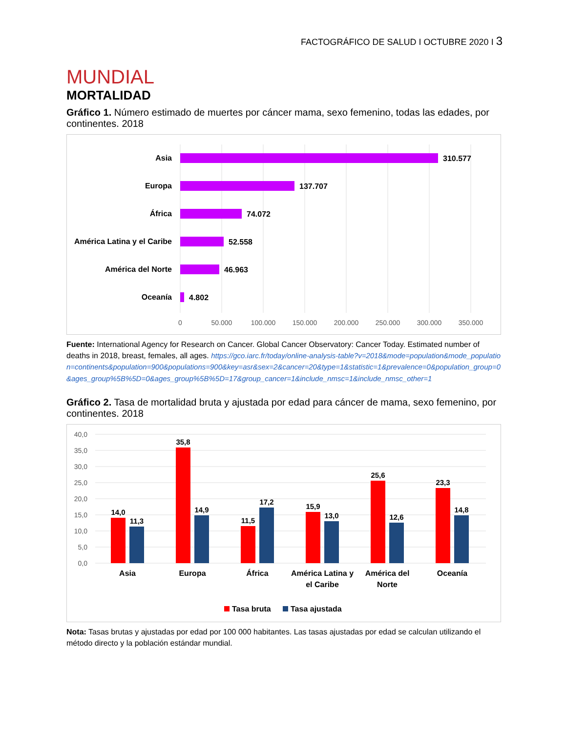FACTOGRÁFICO DE SALUD I OCTUBRE 2020 I 3
MUNDIAL
MORTALIDAD
Gráfico 1. Número estimado de muertes por cáncer mama, sexo femenino, todas las edades, por continentes. 2018
Asia
Europa
África
América Latina y el Caribe
América del Norte
Oceanía
310.577
137.707
74.072
52.558
46.963
4.802
0
50.000
100.000
150.000
200.000
250.000
300.000
350.000
Fuente: International Agency for Research on Cancer. Global Cancer Observatory: Cancer Today. Estimated number of deaths in 2018, breast, females, all ages. https://gco.iarc.fr/today/online-analysis-table?v=2018&mode=population&mode_population=continents&population=900&populations=900&key=asr&sex=2&cancer=20&type=1&statistic=1&prevalence=0&population_group=0&ages_group%5B%5D=0&ages_group%5B%5D=17&group_cancer=1&include_nmsc=1&include_nmsc_other=1
Gráfico 2. Tasa de mortalidad bruta y ajustada por edad para cáncer de mama, sexo femenino, por continentes. 2018
40,0
35,0
30,0
25,0
20,0
15,0
10,0
5,0
0,0
14,0
11,3
35,8
14,9
11,5
17,2
15,9
13,0
25,6
12,6
23,3
14,8
Asia
Europa
África
América Latina y
el Caribe
América del
Norte
Oceanía
Tasa bruta
Tasa ajustada
Nota: Tasas brutas y ajustadas por edad por 100 000 habitantes. Las tasas ajustadas por edad se calculan utilizando el método directo y la población estándar mundial.